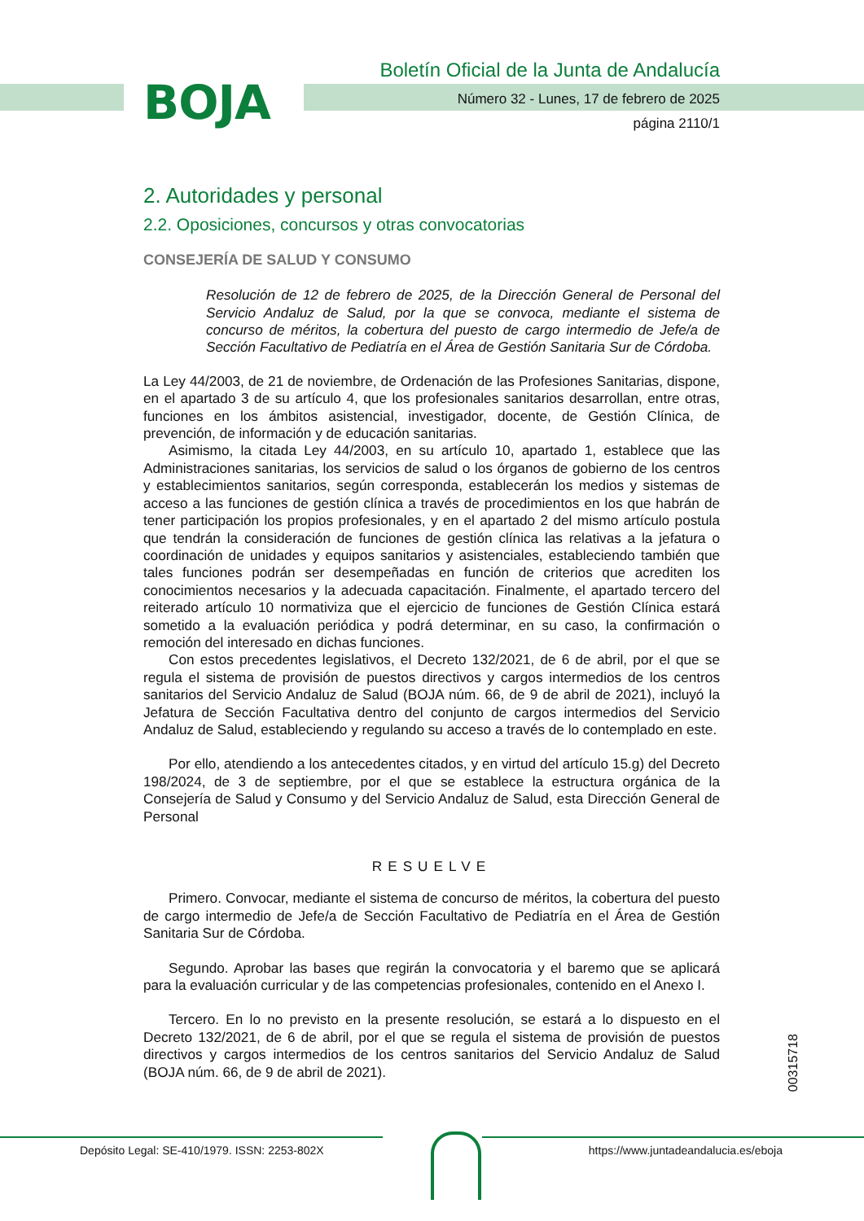BOJA
Boletín Oficial de la Junta de Andalucía
Número 32 - Lunes, 17 de febrero de 2025
página 2110/1
2. Autoridades y personal
2.2. Oposiciones, concursos y otras convocatorias
CONSEJERÍA DE SALUD Y CONSUMO
Resolución de 12 de febrero de 2025, de la Dirección General de Personal del Servicio Andaluz de Salud, por la que se convoca, mediante el sistema de concurso de méritos, la cobertura del puesto de cargo intermedio de Jefe/a de Sección Facultativo de Pediatría en el Área de Gestión Sanitaria Sur de Córdoba.
La Ley 44/2003, de 21 de noviembre, de Ordenación de las Profesiones Sanitarias, dispone, en el apartado 3 de su artículo 4, que los profesionales sanitarios desarrollan, entre otras, funciones en los ámbitos asistencial, investigador, docente, de Gestión Clínica, de prevención, de información y de educación sanitarias.
Asimismo, la citada Ley 44/2003, en su artículo 10, apartado 1, establece que las Administraciones sanitarias, los servicios de salud o los órganos de gobierno de los centros y establecimientos sanitarios, según corresponda, establecerán los medios y sistemas de acceso a las funciones de gestión clínica a través de procedimientos en los que habrán de tener participación los propios profesionales, y en el apartado 2 del mismo artículo postula que tendrán la consideración de funciones de gestión clínica las relativas a la jefatura o coordinación de unidades y equipos sanitarios y asistenciales, estableciendo también que tales funciones podrán ser desempeñadas en función de criterios que acrediten los conocimientos necesarios y la adecuada capacitación. Finalmente, el apartado tercero del reiterado artículo 10 normativiza que el ejercicio de funciones de Gestión Clínica estará sometido a la evaluación periódica y podrá determinar, en su caso, la confirmación o remoción del interesado en dichas funciones.
Con estos precedentes legislativos, el Decreto 132/2021, de 6 de abril, por el que se regula el sistema de provisión de puestos directivos y cargos intermedios de los centros sanitarios del Servicio Andaluz de Salud (BOJA núm. 66, de 9 de abril de 2021), incluyó la Jefatura de Sección Facultativa dentro del conjunto de cargos intermedios del Servicio Andaluz de Salud, estableciendo y regulando su acceso a través de lo contemplado en este.
Por ello, atendiendo a los antecedentes citados, y en virtud del artículo 15.g) del Decreto 198/2024, de 3 de septiembre, por el que se establece la estructura orgánica de la Consejería de Salud y Consumo y del Servicio Andaluz de Salud, esta Dirección General de Personal
RESUELVE
Primero. Convocar, mediante el sistema de concurso de méritos, la cobertura del puesto de cargo intermedio de Jefe/a de Sección Facultativo de Pediatría en el Área de Gestión Sanitaria Sur de Córdoba.
Segundo. Aprobar las bases que regirán la convocatoria y el baremo que se aplicará para la evaluación curricular y de las competencias profesionales, contenido en el Anexo I.
Tercero. En lo no previsto en la presente resolución, se estará a lo dispuesto en el Decreto 132/2021, de 6 de abril, por el que se regula el sistema de provisión de puestos directivos y cargos intermedios de los centros sanitarios del Servicio Andaluz de Salud (BOJA núm. 66, de 9 de abril de 2021).
00315718
Depósito Legal: SE-410/1979. ISSN: 2253-802X
https://www.juntadeandalucia.es/eboja